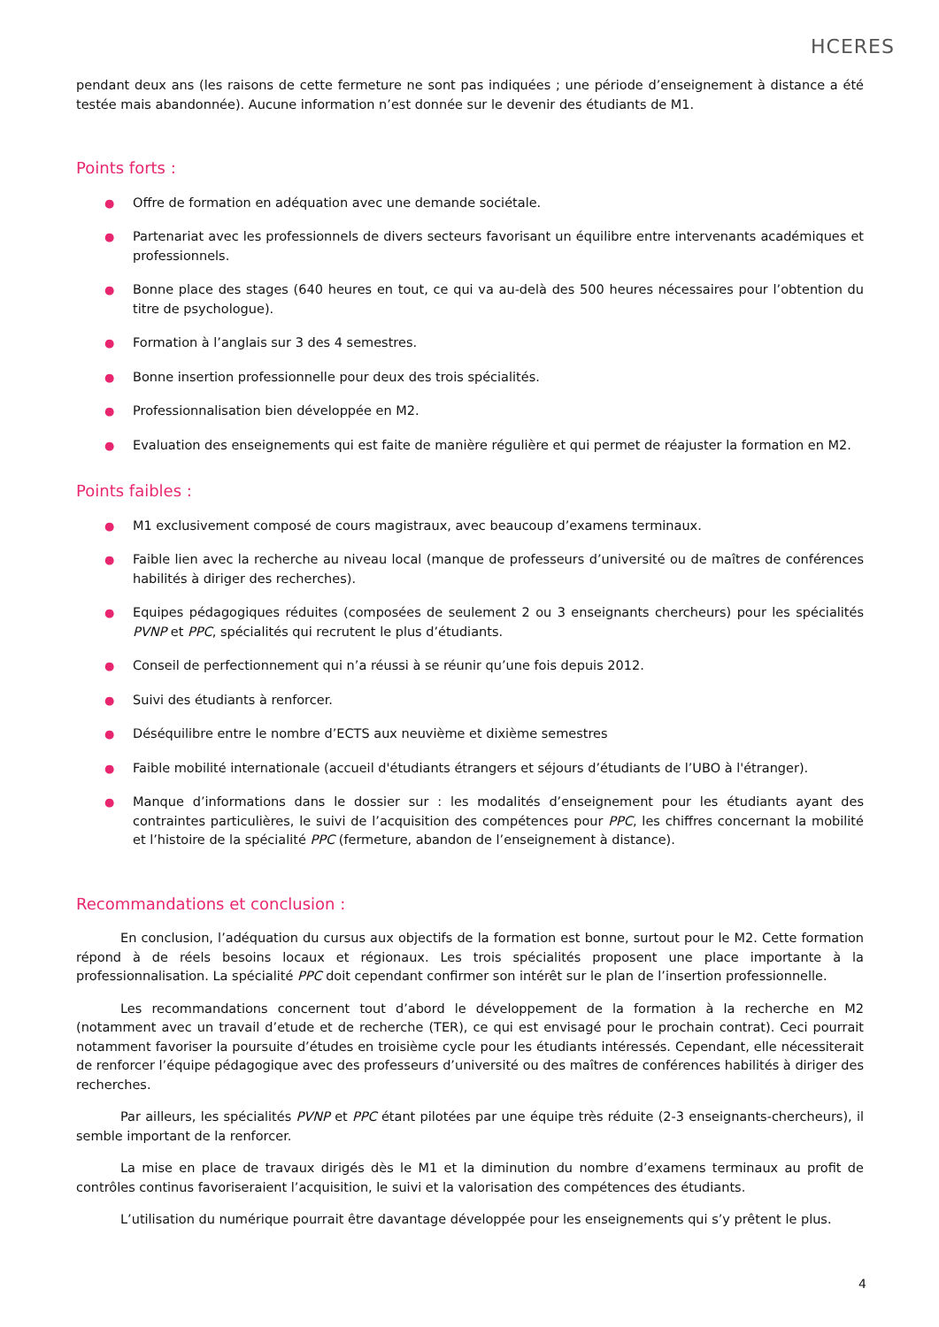HCERES
pendant deux ans (les raisons de cette fermeture ne sont pas indiquées ; une période d’enseignement à distance a été testée mais abandonnée). Aucune information n’est donnée sur le devenir des étudiants de M1.
Points forts :
● Offre de formation en adéquation avec une demande sociétale.
● Partenariat avec les professionnels de divers secteurs favorisant un équilibre entre intervenants académiques et professionnels.
● Bonne place des stages (640 heures en tout, ce qui va au-delà des 500 heures nécessaires pour l’obtention du titre de psychologue).
● Formation à l’anglais sur 3 des 4 semestres.
● Bonne insertion professionnelle pour deux des trois spécialités.
● Professionnalisation bien développée en M2.
● Evaluation des enseignements qui est faite de manière régulière et qui permet de réajuster la formation en M2.
Points faibles :
● M1 exclusivement composé de cours magistraux, avec beaucoup d’examens terminaux.
● Faible lien avec la recherche au niveau local (manque de professeurs d’université ou de maîtres de conférences habilités à diriger des recherches).
● Equipes pédagogiques réduites (composées de seulement 2 ou 3 enseignants chercheurs) pour les spécialités PVNP et PPC, spécialités qui recrutent le plus d’étudiants.
● Conseil de perfectionnement qui n’a réussi à se réunir qu’une fois depuis 2012.
● Suivi des étudiants à renforcer.
● Déséquilibre entre le nombre d’ECTS aux neuvième et dixième semestres
● Faible mobilité internationale (accueil d'étudiants étrangers et séjours d’étudiants de l’UBO à l'étranger).
● Manque d’informations dans le dossier sur : les modalités d’enseignement pour les étudiants ayant des contraintes particulières, le suivi de l’acquisition des compétences pour PPC, les chiffres concernant la mobilité et l’histoire de la spécialité PPC (fermeture, abandon de l’enseignement à distance).
Recommandations et conclusion :
En conclusion, l’adéquation du cursus aux objectifs de la formation est bonne, surtout pour le M2. Cette formation répond à de réels besoins locaux et régionaux. Les trois spécialités proposent une place importante à la professionnalisation. La spécialité PPC doit cependant confirmer son intérêt sur le plan de l’insertion professionnelle.
Les recommandations concernent tout d’abord le développement de la formation à la recherche en M2 (notamment avec un travail d’etude et de recherche (TER), ce qui est envisagé pour le prochain contrat). Ceci pourrait notamment favoriser la poursuite d’études en troisième cycle pour les étudiants intéressés. Cependant, elle nécessiterait de renforcer l’équipe pédagogique avec des professeurs d’université ou des maîtres de conférences habilités à diriger des recherches.
Par ailleurs, les spécialités PVNP et PPC étant pilotées par une équipe très réduite (2-3 enseignants-chercheurs), il semble important de la renforcer.
La mise en place de travaux dirigés dès le M1 et la diminution du nombre d’examens terminaux au profit de contrôles continus favoriseraient l’acquisition, le suivi et la valorisation des compétences des étudiants.
L’utilisation du numérique pourrait être davantage développée pour les enseignements qui s’y prêtent le plus.
4